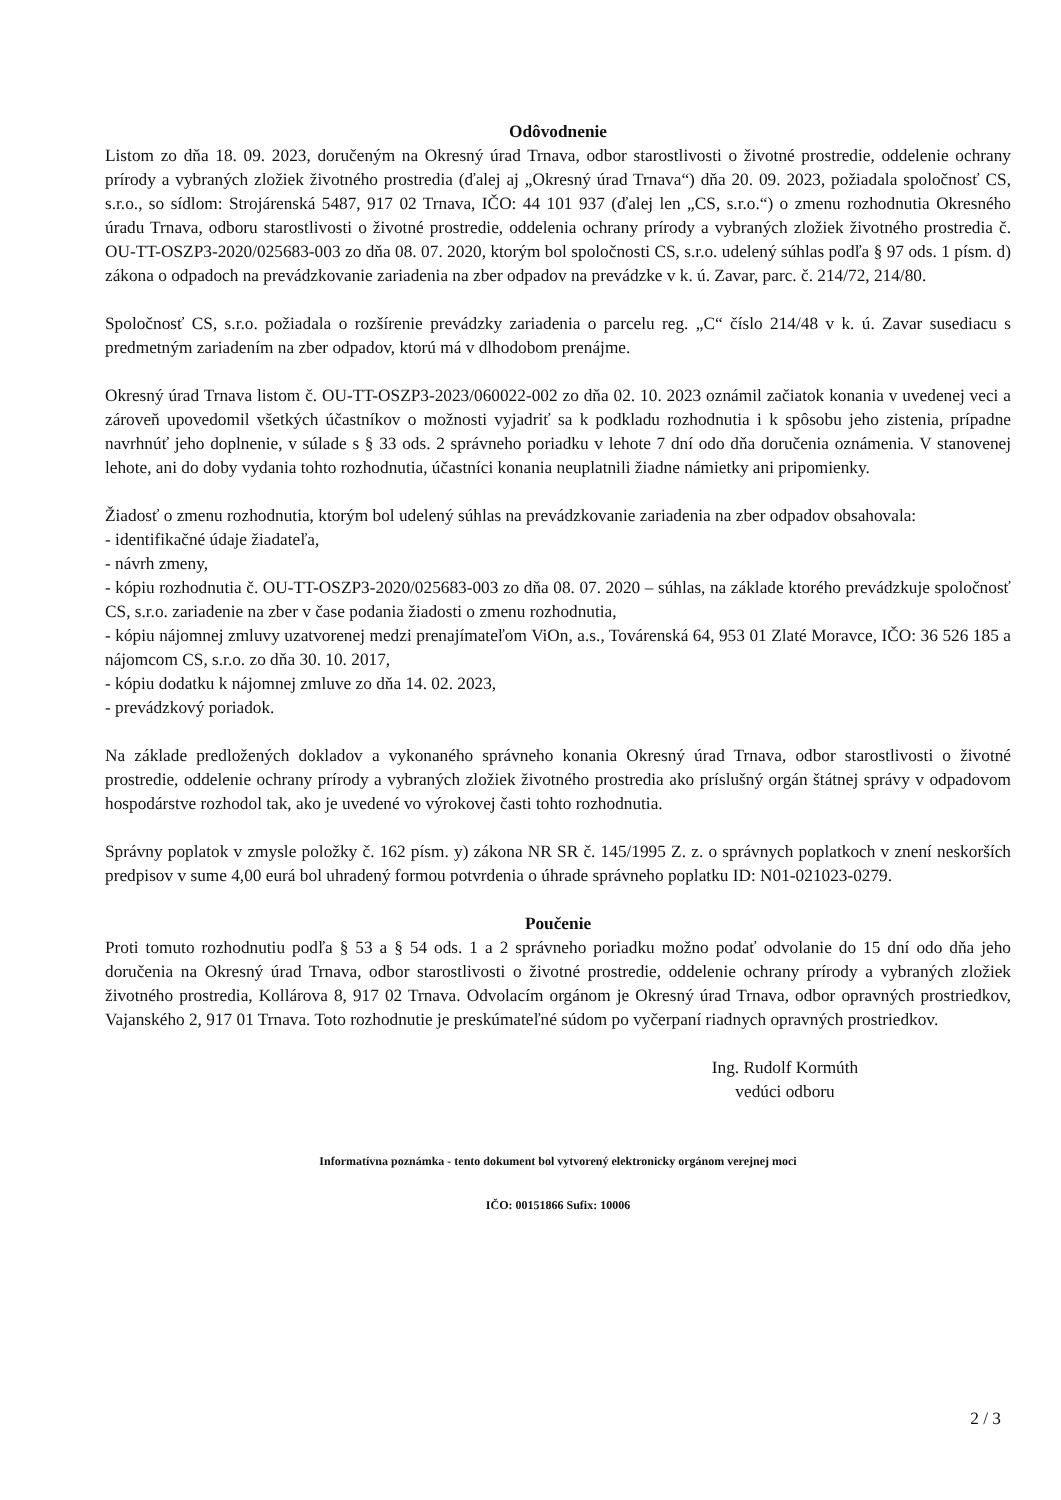Odôvodnenie
Listom zo dňa 18. 09. 2023, doručeným na Okresný úrad Trnava, odbor starostlivosti o životné prostredie, oddelenie ochrany prírody a vybraných zložiek životného prostredia (ďalej aj „Okresný úrad Trnava“) dňa 20. 09. 2023, požiadala spoločnosť CS, s.r.o., so sídlom: Strojárenská 5487, 917 02 Trnava, IČO: 44 101 937 (ďalej len „CS, s.r.o.“) o zmenu rozhodnutia Okresného úradu Trnava, odboru starostlivosti o životné prostredie, oddelenia ochrany prírody a vybraných zložiek životného prostredia č. OU-TT-OSZP3-2020/025683-003 zo dňa 08. 07. 2020, ktorým bol spoločnosti CS, s.r.o. udelený súhlas podľa § 97 ods. 1 písm. d) zákona o odpadoch na prevádzkovanie zariadenia na zber odpadov na prevádzke v k. ú. Zavar, parc. č. 214/72, 214/80.
Spoločnosť CS, s.r.o. požiadala o rozšírenie prevádzky zariadenia o parcelu reg. „C“ číslo 214/48 v k. ú. Zavar susediacu s predmetným zariadením na zber odpadov, ktorú má v dlhodobom prenájme.
Okresný úrad Trnava listom č. OU-TT-OSZP3-2023/060022-002 zo dňa 02. 10. 2023 oznámil začiatok konania v uvedenej veci a zároveň upovedomil všetkých účastníkov o možnosti vyjadriť sa k podkladu rozhodnutia i k spôsobu jeho zistenia, prípadne navrhnúť jeho doplnenie, v súlade s § 33 ods. 2 správneho poriadku v lehote 7 dní odo dňa doručenia oznámenia. V stanovenej lehote, ani do doby vydania tohto rozhodnutia, účastníci konania neuplatnili žiadne námietky ani pripomienky.
Žiadosť o zmenu rozhodnutia, ktorým bol udelený súhlas na prevádzkovanie zariadenia na zber odpadov obsahovala:
- identifikačné údaje žiadateľa,
- návrh zmeny,
- kópiu rozhodnutia č. OU-TT-OSZP3-2020/025683-003 zo dňa 08. 07. 2020 – súhlas, na základe ktorého prevádzkuje spoločnosť CS, s.r.o. zariadenie na zber v čase podania žiadosti o zmenu rozhodnutia,
- kópiu nájomnej zmluvy uzatvorenej medzi prenajímateľom ViOn, a.s., Továrenská 64, 953 01 Zlaté Moravce, IČO: 36 526 185 a nájomcom CS, s.r.o. zo dňa 30. 10. 2017,
- kópiu dodatku k nájomnej zmluve zo dňa 14. 02. 2023,
- prevádzkový poriadok.
Na základe predložených dokladov a vykonaného správneho konania Okresný úrad Trnava, odbor starostlivosti o životné prostredie, oddelenie ochrany prírody a vybraných zložiek životného prostredia ako príslušný orgán štátnej správy v odpadovom hospodárstve rozhodol tak, ako je uvedené vo výrokovej časti tohto rozhodnutia.
Správny poplatok v zmysle položky č. 162 písm. y) zákona NR SR č. 145/1995 Z. z. o správnych poplatkoch v znení neskorších predpisov v sume 4,00 eurá bol uhradený formou potvrdenia o úhrade správneho poplatku ID: N01-021023-0279.
Poučenie
Proti tomuto rozhodnutiu podľa § 53 a § 54 ods. 1 a 2 správneho poriadku možno podať odvolanie do 15 dní odo dňa jeho doručenia na Okresný úrad Trnava, odbor starostlivosti o životné prostredie, oddelenie ochrany prírody a vybraných zložiek životného prostredia, Kollárova 8, 917 02 Trnava. Odvolacím orgánom je Okresný úrad Trnava, odbor opravných prostriedkov, Vajanského 2, 917 01 Trnava. Toto rozhodnutie je preskúmateľné súdom po vyčerpaní riadnych opravných prostriedkov.
Ing. Rudolf Kormúth
vedúci odboru
Informatívna poznámka - tento dokument bol vytvorený elektronicky orgánom verejnej moci
IČO: 00151866 Sufix: 10006
2 / 3